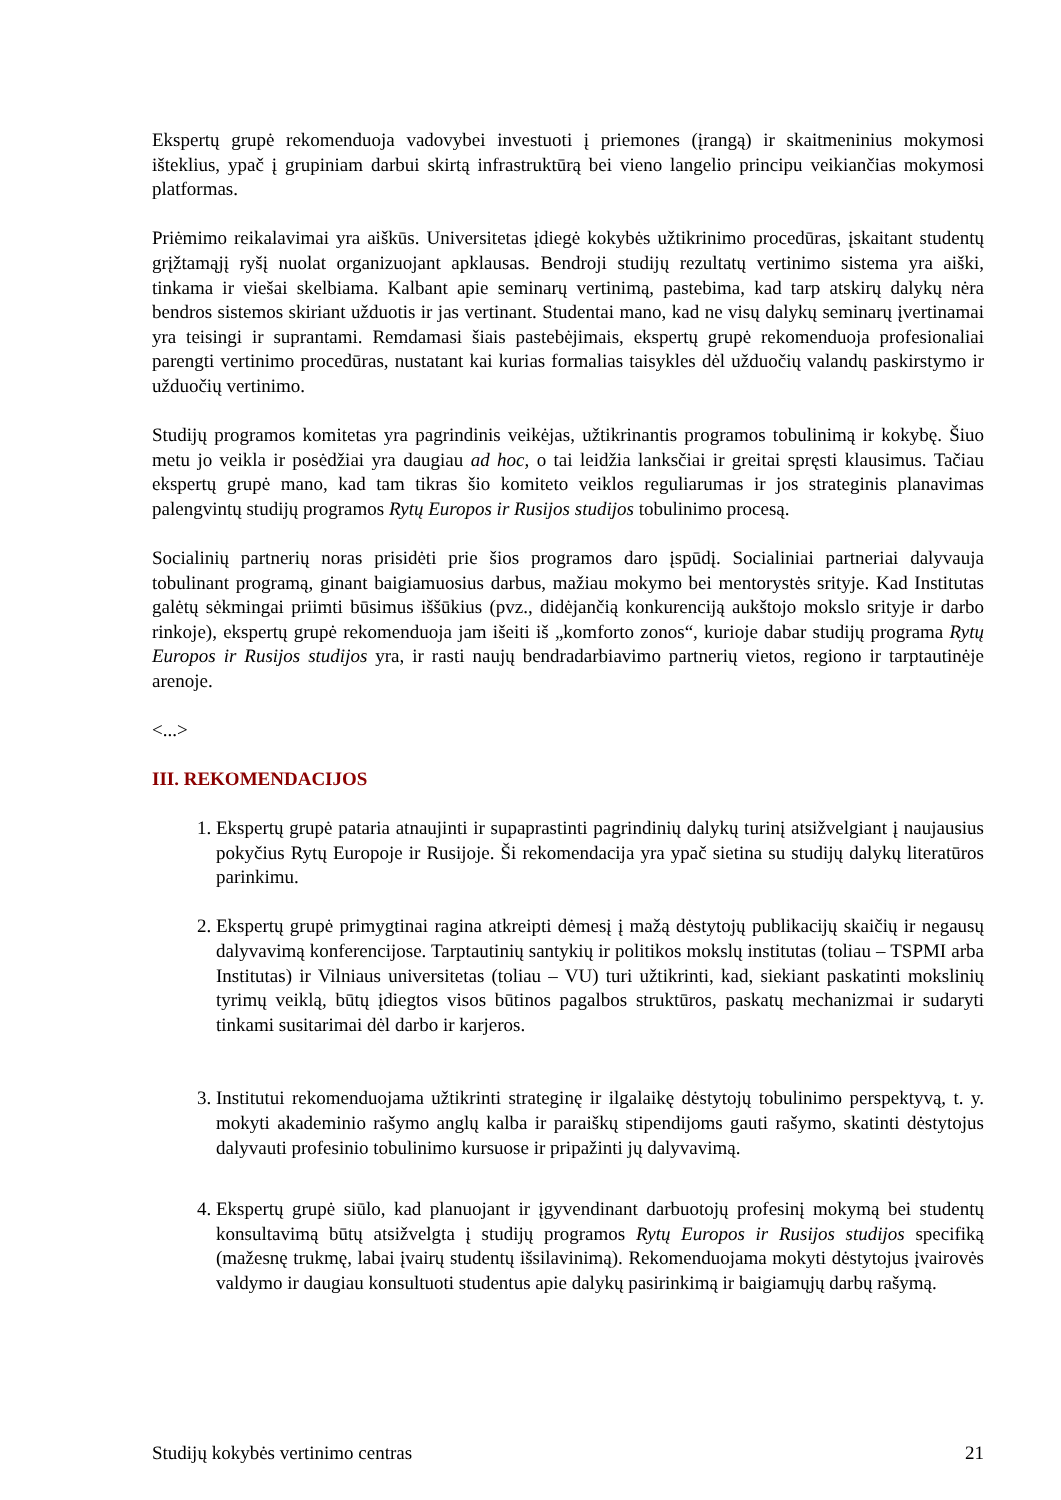Ekspertų grupė rekomenduoja vadovybei investuoti į priemones (įrangą) ir skaitmeninius mokymosi išteklius, ypač į grupiniam darbui skirtą infrastruktūrą bei vieno langelio principu veikiančias mokymosi platformas.
Priėmimo reikalavimai yra aiškūs. Universitetas įdiegė kokybės užtikrinimo procedūras, įskaitant studentų grįžtamąjį ryšį nuolat organizuojant apklausas. Bendroji studijų rezultatų vertinimo sistema yra aiški, tinkama ir viešai skelbiama. Kalbant apie seminarų vertinimą, pastebima, kad tarp atskirų dalykų nėra bendros sistemos skiriant užduotis ir jas vertinant. Studentai mano, kad ne visų dalykų seminarų įvertinamai yra teisingi ir suprantami. Remdamasi šiais pastebėjimais, ekspertų grupė rekomenduoja profesionaliai parengti vertinimo procedūras, nustatant kai kurias formalias taisykles dėl užduočių valandų paskirstymo ir užduočių vertinimo.
Studijų programos komitetas yra pagrindinis veikėjas, užtikrinantis programos tobulinimą ir kokybę. Šiuo metu jo veikla ir posėdžiai yra daugiau ad hoc, o tai leidžia lanksčiai ir greitai spręsti klausimus. Tačiau ekspertų grupė mano, kad tam tikras šio komiteto veiklos reguliarumas ir jos strateginis planavimas palengvintų studijų programos Rytų Europos ir Rusijos studijos tobulinimo procesą.
Socialinių partnerių noras prisidėti prie šios programos daro įspūdį. Socialiniai partneriai dalyvauja tobulinant programą, ginant baigiamuosius darbus, mažiau mokymo bei mentorystės srityje. Kad Institutas galėtų sėkmingai priimti būsimus iššūkius (pvz., didėjančią konkurenciją aukštojo mokslo srityje ir darbo rinkoje), ekspertų grupė rekomenduoja jam išeiti iš „komforto zonos“, kurioje dabar studijų programa Rytų Europos ir Rusijos studijos yra, ir rasti naujų bendradarbiavimo partnerių vietos, regiono ir tarptautinėje arenoje.
<...>
III. REKOMENDACIJOS
1. Ekspertų grupė pataria atnaujinti ir supaprastinti pagrindinių dalykų turinį atsižvelgiant į naujausius pokyčius Rytų Europoje ir Rusijoje. Ši rekomendacija yra ypač sietina su studijų dalykų literatūros parinkimu.
2. Ekspertų grupė primygtinai ragina atkreipti dėmesį į mažą dėstytojų publikacijų skaičių ir negausų dalyvavimą konferencijose. Tarptautinių santykių ir politikos mokslų institutas (toliau – TSPMI arba Institutas) ir Vilniaus universitetas (toliau – VU) turi užtikrinti, kad, siekiant paskatinti mokslinių tyrimų veiklą, būtų įdiegtos visos būtinos pagalbos struktūros, paskatų mechanizmai ir sudaryti tinkami susitarimai dėl darbo ir karjeros.
3. Institutui rekomenduojama užtikrinti strateginę ir ilgalaikę dėstytojų tobulinimo perspektyvą, t. y. mokyti akademinio rašymo anglų kalba ir paraiškų stipendijoms gauti rašymo, skatinti dėstytojus dalyvauti profesinio tobulinimo kursuose ir pripažinti jų dalyvavimą.
4. Ekspertų grupė siūlo, kad planuojant ir įgyvendinant darbuotojų profesinį mokymą bei studentų konsultavimą būtų atsižvelgta į studijų programos Rytų Europos ir Rusijos studijos specifiką (mažesnę trukmę, labai įvairų studentų išsilavinimą). Rekomenduojama mokyti dėstytojus įvairovės valdymo ir daugiau konsultuoti studentus apie dalykų pasirinkimą ir baigiamųjų darbų rašymą.
Studijų kokybės vertinimo centras 21